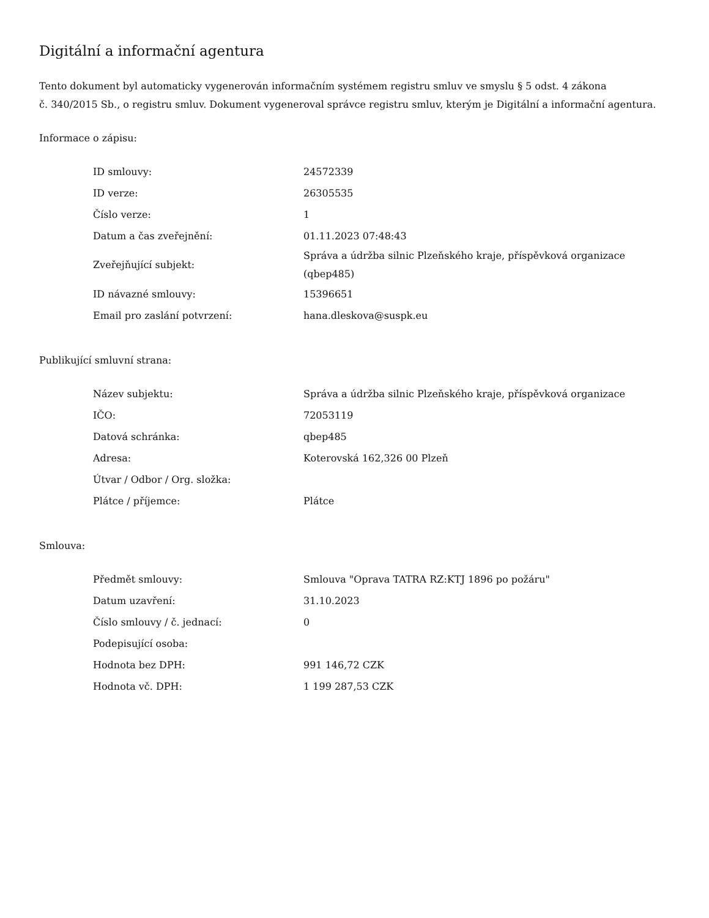Digitální a informační agentura
Tento dokument byl automaticky vygenerován informačním systémem registru smluv ve smyslu § 5 odst. 4 zákona
č. 340/2015 Sb., o registru smluv. Dokument vygeneroval správce registru smluv, kterým je Digitální a informační agentura.
Informace o zápisu:
| ID smlouvy: | 24572339 |
| ID verze: | 26305535 |
| Číslo verze: | 1 |
| Datum a čas zveřejnění: | 01.11.2023 07:48:43 |
| Zveřejňující subjekt: | Správa a údržba silnic Plzeňského kraje, příspěvková organizace (qbep485) |
| ID návazné smlouvy: | 15396651 |
| Email pro zaslání potvrzení: | hana.dleskova@suspk.eu |
Publikující smluvní strana:
| Název subjektu: | Správa a údržba silnic Plzeňského kraje, příspěvková organizace |
| IČO: | 72053119 |
| Datová schránka: | qbep485 |
| Adresa: | Koterovská 162,326 00 Plzeň |
| Útvar / Odbor / Org. složka: | |
| Plátce / příjemce: | Plátce |
Smlouva:
| Předmět smlouvy: | Smlouva "Oprava TATRA RZ:KTJ 1896 po požáru" |
| Datum uzavření: | 31.10.2023 |
| Číslo smlouvy / č. jednací: | 0 |
| Podepisující osoba: | |
| Hodnota bez DPH: | 991 146,72 CZK |
| Hodnota vč. DPH: | 1 199 287,53 CZK |